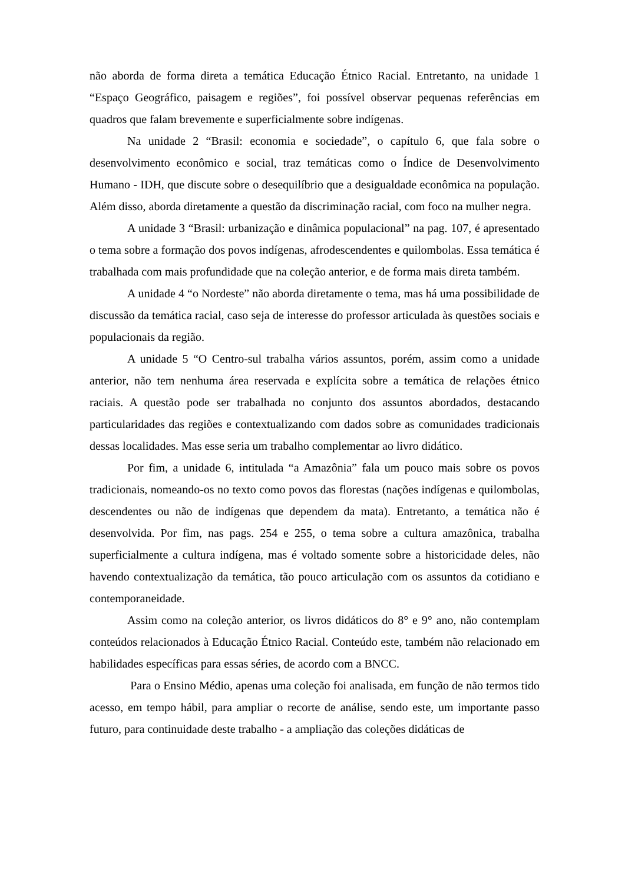não aborda de forma direta a temática Educação Étnico Racial. Entretanto, na unidade 1 “Espaço Geográfico, paisagem e regiões”, foi possível observar pequenas referências em quadros que falam brevemente e superficialmente sobre indígenas.
Na unidade 2 “Brasil: economia e sociedade”, o capítulo 6, que fala sobre o desenvolvimento econômico e social, traz temáticas como o Índice de Desenvolvimento Humano - IDH, que discute sobre o desequilíbrio que a desigualdade econômica na população. Além disso, aborda diretamente a questão da discriminação racial, com foco na mulher negra.
A unidade 3 “Brasil: urbanização e dinâmica populacional” na pag. 107, é apresentado o tema sobre a formação dos povos indígenas, afrodescendentes e quilombolas. Essa temática é trabalhada com mais profundidade que na coleção anterior, e de forma mais direta também.
A unidade 4 “o Nordeste” não aborda diretamente o tema, mas há uma possibilidade de discussão da temática racial, caso seja de interesse do professor articulada às questões sociais e populacionais da região.
A unidade 5 “O Centro-sul trabalha vários assuntos, porém, assim como a unidade anterior, não tem nenhuma área reservada e explícita sobre a temática de relações étnico raciais. A questão pode ser trabalhada no conjunto dos assuntos abordados, destacando particularidades das regiões e contextualizando com dados sobre as comunidades tradicionais dessas localidades. Mas esse seria um trabalho complementar ao livro didático.
Por fim, a unidade 6, intitulada “a Amazônia” fala um pouco mais sobre os povos tradicionais, nomeando-os no texto como povos das florestas (nações indígenas e quilombolas, descendentes ou não de indígenas que dependem da mata). Entretanto, a temática não é desenvolvida. Por fim, nas pags. 254 e 255, o tema sobre a cultura amazônica, trabalha superficialmente a cultura indígena, mas é voltado somente sobre a historicidade deles, não havendo contextualização da temática, tão pouco articulação com os assuntos da cotidiano e contemporaneidade.
Assim como na coleção anterior, os livros didáticos do 8° e 9° ano, não contemplam conteúdos relacionados à Educação Étnico Racial. Conteúdo este, também não relacionado em habilidades específicas para essas séries, de acordo com a BNCC.
Para o Ensino Médio, apenas uma coleção foi analisada, em função de não termos tido acesso, em tempo hábil, para ampliar o recorte de análise, sendo este, um importante passo futuro, para continuidade deste trabalho - a ampliação das coleções didáticas de